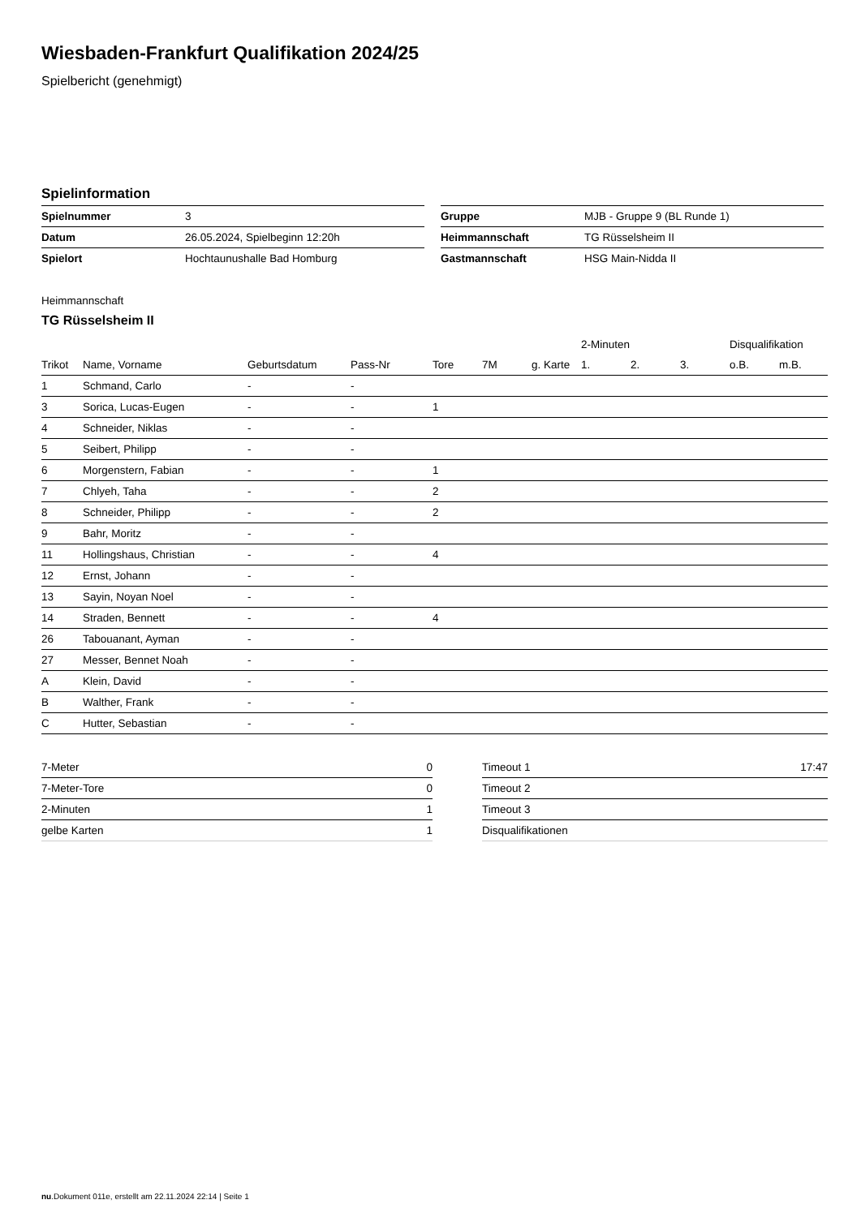Wiesbaden-Frankfurt Qualifikation 2024/25
Spielbericht (genehmigt)
Spielinformation
| Spielnummer | 3 |
| Datum | 26.05.2024, Spielbeginn 12:20h |
| Spielort | Hochtaunushalle Bad Homburg |
| Gruppe | MJB - Gruppe 9 (BL Runde 1) |
| Heimmannschaft | TG Rüsselsheim II |
| Gastmannschaft | HSG Main-Nidda II |
Heimmannschaft
TG Rüsselsheim II
| | | | | | | | 2-Minuten | | | Disqualifikation | |
| --- | --- | --- | --- | --- | --- | --- | --- | --- | --- | --- | --- |
| Trikot | Name, Vorname | Geburtsdatum | Pass-Nr | Tore | 7M | g. Karte | 1. | 2. | 3. | o.B. | m.B. |
| 1 | Schmand, Carlo | - | - | | | | | | | | |
| 3 | Sorica, Lucas-Eugen | - | - | 1 | | | | | | | |
| 4 | Schneider, Niklas | - | - | | | | | | | | |
| 5 | Seibert, Philipp | - | - | | | | | | | | |
| 6 | Morgenstern, Fabian | - | - | 1 | | | | | | | |
| 7 | Chlyeh, Taha | - | - | 2 | | | | | | | |
| 8 | Schneider, Philipp | - | - | 2 | | | | | | | |
| 9 | Bahr, Moritz | - | - | | | | | | | | |
| 11 | Hollingshaus, Christian | - | - | 4 | | | | | | | |
| 12 | Ernst, Johann | - | - | | | | | | | | |
| 13 | Sayin, Noyan Noel | - | - | | | | | | | | |
| 14 | Straden, Bennett | - | - | 4 | | | | | | | |
| 26 | Tabouanant, Ayman | - | - | | | | | | | | |
| 27 | Messer, Bennet Noah | - | - | | | | | | | | |
| A | Klein, David | - | - | | | | | | | | |
| B | Walther, Frank | - | - | | | | | | | | |
| C | Hutter, Sebastian | - | - | | | | | | | | |
| 7-Meter | 0 |
| 7-Meter-Tore | 0 |
| 2-Minuten | 1 |
| gelbe Karten | 1 |
| Timeout 1 | 17:47 |
| Timeout 2 | |
| Timeout 3 | |
| Disqualifikationen | |
nu.Dokument 011e, erstellt am 22.11.2024 22:14 | Seite 1